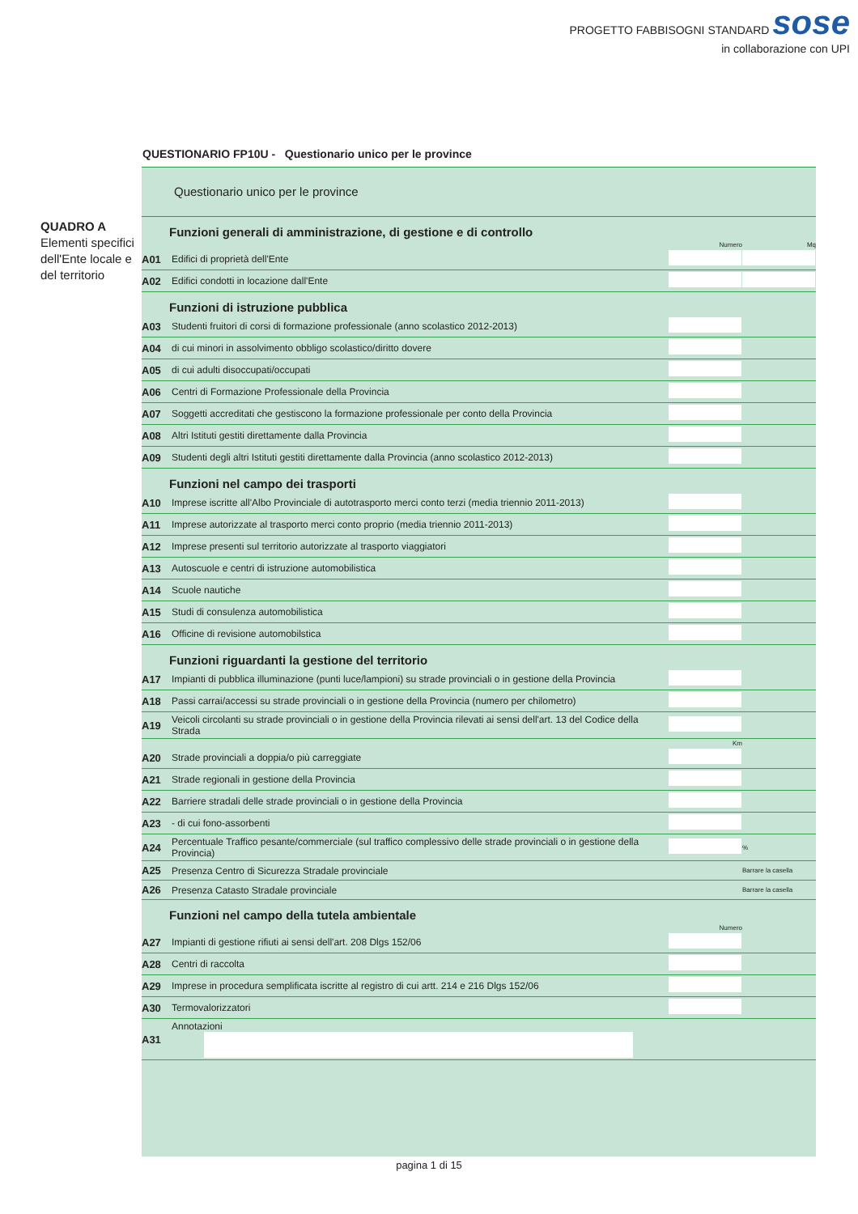PROGETTO FABBISOGNI STANDARD sose
in collaborazione con UPI
QUESTIONARIO FP10U - Questionario unico per le province
QUADRO A
Elementi specifici dell'Ente locale e del territorio
Questionario unico per le province
| Funzioni generali di amministrazione, di gestione e di controllo | | | |
| | | Numero | Mq |
| A01 | Edifici di proprietà dell'Ente | | |
| A02 | Edifici condotti in locazione dall'Ente | | |
| Funzioni di istruzione pubblica | | | |
| A03 | Studenti fruitori di corsi di formazione professionale (anno scolastico 2012-2013) | | |
| A04 | di cui minori in assolvimento obbligo scolastico/diritto dovere | | |
| A05 | di cui adulti disoccupati/occupati | | |
| A06 | Centri di Formazione Professionale della Provincia | | |
| A07 | Soggetti accreditati che gestiscono la formazione professionale per conto della Provincia | | |
| A08 | Altri Istituti gestiti direttamente dalla Provincia | | |
| A09 | Studenti degli altri Istituti gestiti direttamente dalla Provincia (anno scolastico 2012-2013) | | |
| Funzioni nel campo dei trasporti | | | |
| A10 | Imprese iscritte all'Albo Provinciale di autotrasporto merci conto terzi (media triennio 2011-2013) | | |
| A11 | Imprese autorizzate al trasporto merci conto proprio (media triennio 2011-2013) | | |
| A12 | Imprese presenti sul territorio autorizzate al trasporto viaggiatori | | |
| A13 | Autoscuole e centri di istruzione automobilistica | | |
| A14 | Scuole nautiche | | |
| A15 | Studi di consulenza automobilistica | | |
| A16 | Officine di revisione automobilstica | | |
| Funzioni riguardanti la gestione del territorio | | | |
| A17 | Impianti di pubblica illuminazione (punti luce/lampioni) su strade provinciali o in gestione della Provincia | | |
| A18 | Passi carrai/accessi su strade provinciali o in gestione della Provincia (numero per chilometro) | | |
| A19 | Veicoli circolanti su strade provinciali o in gestione della Provincia rilevati ai sensi dell'art. 13 del Codice della Strada | | |
| | | Km | |
| A20 | Strade provinciali a doppia/o più carreggiate | | |
| A21 | Strade regionali in gestione della Provincia | | |
| A22 | Barriere stradali delle strade provinciali o in gestione della Provincia | | |
| A23 | - di cui fono-assorbenti | | |
| A24 | Percentuale Traffico pesante/commerciale (sul traffico complessivo delle strade provinciali o in gestione della Provincia) | | % |
| A25 | Presenza Centro di Sicurezza Stradale provinciale | | Barrare la casella |
| A26 | Presenza Catasto Stradale provinciale | | Barrare la casella |
| Funzioni nel campo della tutela ambientale | | | |
| | | Numero | |
| A27 | Impianti di gestione rifiuti ai sensi dell'art. 208 Dlgs 152/06 | | |
| A28 | Centri di raccolta | | |
| A29 | Imprese in procedura semplificata iscritte al registro di cui artt. 214 e 216 Dlgs 152/06 | | |
| A30 | Termovalorizzatori | | |
| A31 | Annotazioni | | |
pagina 1 di 15